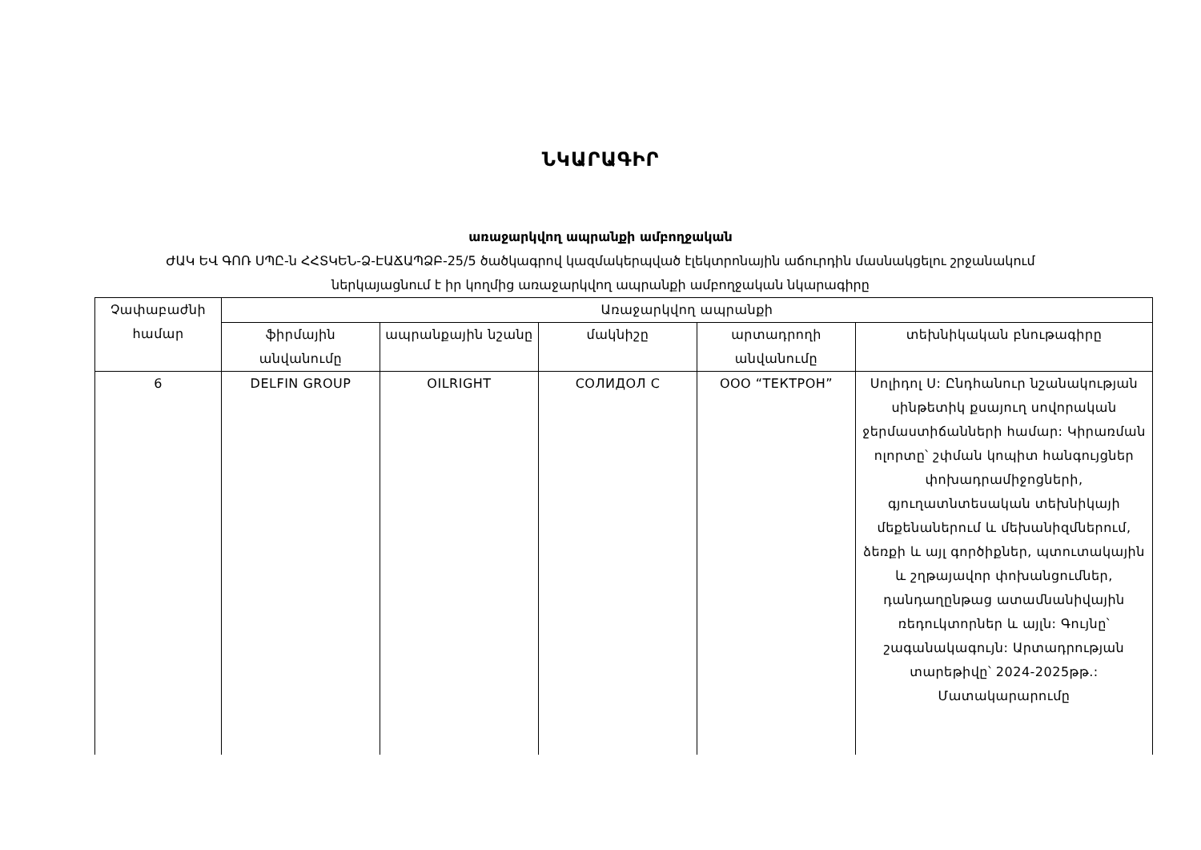ՆԿԱՐԱԳԻՐ
առաջարկվող ապրանքի ամբողջական
ԺԱԿ ԵՎ ԳՈՌ ՍՊԸ-ն ՀՀՏԿԵՆ-Ձ-ԷԱՃԱՊՁԲ-25/5 ծածկագրով կազմակերպված էլեկտրոնային աճուրդին մասնակցելու շրջանակում
ներկայացնում է իր կողմից առաջարկվող ապրանքի ամբողջական նկարագիրը
| Չափաբաժնի համար | Առաջարկվող ապրանքի | | | | |
| --- | --- | --- | --- | --- | --- |
| | ֆիրմային անվանումը | ապրանքային նշանը | մակնիշը | արտադրողի անվանումը | տեխնիկական բնութագիրը |
| 6 | DELFIN GROUP | OILRIGHT | СОЛИДОЛ С | ООО “ТЕКТРОН” | Սոլիդոլ Ս: Ընդհանուր նշանակության սինթետիկ քսայուղ սովորական ջերմաստիճանների համար: Կիրառման ոլորտը՝ շփման կոպիտ հանգույցներ փոխադրամիջոցների, գյուղատնտեսական տեխնիկայի մեքենաներում և մեխանիզմներում, ձեռքի և այլ գործիքներ, պտուտակային և շղթայավոր փոխանցումներ, դանդաղընթաց ատամնանիվային ռեդուկտորներ և այլն: Գույնը՝ շագանակագույն: Արտադրության տարեթիվը՝ 2024-2025թթ.: Մատակարարումը |